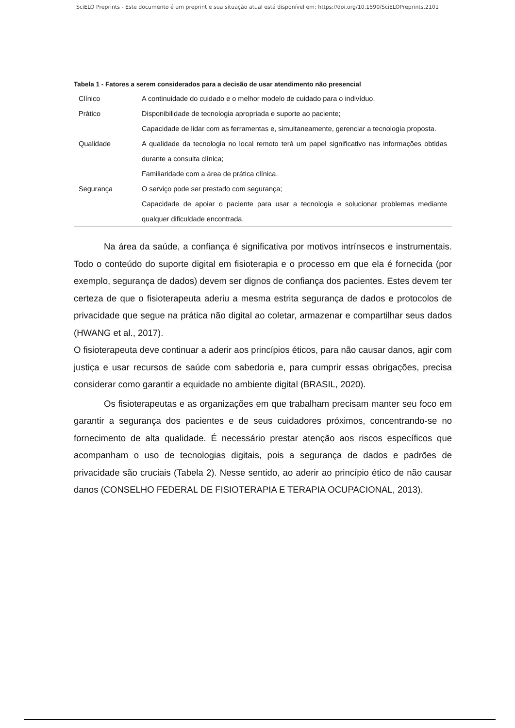SciELO Preprints - Este documento é um preprint e sua situação atual está disponível em: https://doi.org/10.1590/SciELOPreprints.2101
Tabela 1 - Fatores a serem considerados para a decisão de usar atendimento não presencial
| Clínico | A continuidade do cuidado e o melhor modelo de cuidado para o indivíduo. |
| Prático | Disponibilidade de tecnologia apropriada e suporte ao paciente; Capacidade de lidar com as ferramentas e, simultaneamente, gerenciar a tecnologia proposta. |
| Qualidade | A qualidade da tecnologia no local remoto terá um papel significativo nas informações obtidas durante a consulta clínica; Familiaridade com a área de prática clínica. |
| Segurança | O serviço pode ser prestado com segurança; Capacidade de apoiar o paciente para usar a tecnologia e solucionar problemas mediante qualquer dificuldade encontrada. |
Na área da saúde, a confiança é significativa por motivos intrínsecos e instrumentais. Todo o conteúdo do suporte digital em fisioterapia e o processo em que ela é fornecida (por exemplo, segurança de dados) devem ser dignos de confiança dos pacientes. Estes devem ter certeza de que o fisioterapeuta aderiu a mesma estrita segurança de dados e protocolos de privacidade que segue na prática não digital ao coletar, armazenar e compartilhar seus dados (HWANG et al., 2017).
O fisioterapeuta deve continuar a aderir aos princípios éticos, para não causar danos, agir com justiça e usar recursos de saúde com sabedoria e, para cumprir essas obrigações, precisa considerar como garantir a equidade no ambiente digital (BRASIL, 2020).
Os fisioterapeutas e as organizações em que trabalham precisam manter seu foco em garantir a segurança dos pacientes e de seus cuidadores próximos, concentrando-se no fornecimento de alta qualidade. É necessário prestar atenção aos riscos específicos que acompanham o uso de tecnologias digitais, pois a segurança de dados e padrões de privacidade são cruciais (Tabela 2). Nesse sentido, ao aderir ao princípio ético de não causar danos (CONSELHO FEDERAL DE FISIOTERAPIA E TERAPIA OCUPACIONAL, 2013).